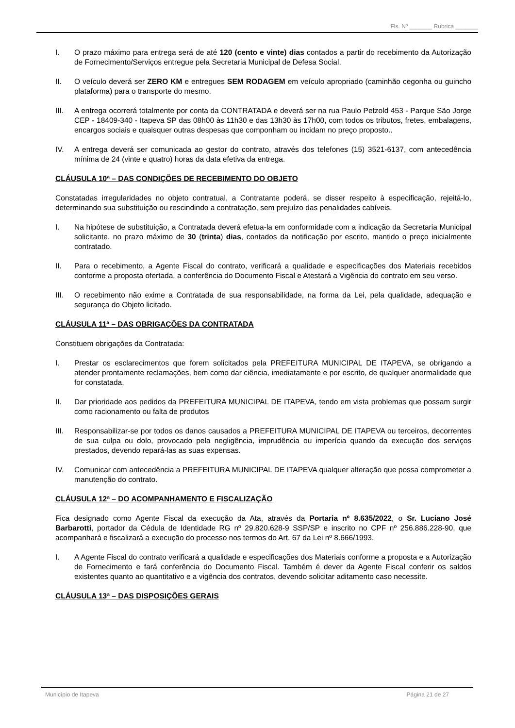Fls. Nº _______ Rubrica _______
I. O prazo máximo para entrega será de até 120 (cento e vinte) dias contados a partir do recebimento da Autorização de Fornecimento/Serviços entregue pela Secretaria Municipal de Defesa Social.
II. O veículo deverá ser ZERO KM e entregues SEM RODAGEM em veículo apropriado (caminhão cegonha ou guincho plataforma) para o transporte do mesmo.
III. A entrega ocorrerá totalmente por conta da CONTRATADA e deverá ser na rua Paulo Petzold 453 - Parque São Jorge CEP - 18409-340 - Itapeva SP das 08h00 às 11h30 e das 13h30 às 17h00, com todos os tributos, fretes, embalagens, encargos sociais e quaisquer outras despesas que componham ou incidam no preço proposto..
IV. A entrega deverá ser comunicada ao gestor do contrato, através dos telefones (15) 3521-6137, com antecedência mínima de 24 (vinte e quatro) horas da data efetiva da entrega.
CLÁUSULA 10ª – DAS CONDIÇÕES DE RECEBIMENTO DO OBJETO
Constatadas irregularidades no objeto contratual, a Contratante poderá, se disser respeito à especificação, rejeitá-lo, determinando sua substituição ou rescindindo a contratação, sem prejuízo das penalidades cabíveis.
I. Na hipótese de substituição, a Contratada deverá efetua-la em conformidade com a indicação da Secretaria Municipal solicitante, no prazo máximo de 30 (trinta) dias, contados da notificação por escrito, mantido o preço inicialmente contratado.
II. Para o recebimento, a Agente Fiscal do contrato, verificará a qualidade e especificações dos Materiais recebidos conforme a proposta ofertada, a conferência do Documento Fiscal e Atestará a Vigência do contrato em seu verso.
III. O recebimento não exime a Contratada de sua responsabilidade, na forma da Lei, pela qualidade, adequação e segurança do Objeto licitado.
CLÁUSULA 11ª – DAS OBRIGAÇÕES DA CONTRATADA
Constituem obrigações da Contratada:
I. Prestar os esclarecimentos que forem solicitados pela PREFEITURA MUNICIPAL DE ITAPEVA, se obrigando a atender prontamente reclamações, bem como dar ciência, imediatamente e por escrito, de qualquer anormalidade que for constatada.
II. Dar prioridade aos pedidos da PREFEITURA MUNICIPAL DE ITAPEVA, tendo em vista problemas que possam surgir como racionamento ou falta de produtos
III. Responsabilizar-se por todos os danos causados a PREFEITURA MUNICIPAL DE ITAPEVA ou terceiros, decorrentes de sua culpa ou dolo, provocado pela negligência, imprudência ou imperícia quando da execução dos serviços prestados, devendo repará-las as suas expensas.
IV. Comunicar com antecedência a PREFEITURA MUNICIPAL DE ITAPEVA qualquer alteração que possa comprometer a manutenção do contrato.
CLÁUSULA 12ª – DO ACOMPANHAMENTO E FISCALIZAÇÃO
Fica designado como Agente Fiscal da execução da Ata, através da Portaria nº 8.635/2022, o Sr. Luciano José Barbarotti, portador da Cédula de Identidade RG nº 29.820.628-9 SSP/SP e inscrito no CPF nº 256.886.228-90, que acompanhará e fiscalizará a execução do processo nos termos do Art. 67 da Lei nº 8.666/1993.
I. A Agente Fiscal do contrato verificará a qualidade e especificações dos Materiais conforme a proposta e a Autorização de Fornecimento e fará conferência do Documento Fiscal. Também é dever da Agente Fiscal conferir os saldos existentes quanto ao quantitativo e a vigência dos contratos, devendo solicitar aditamento caso necessite.
CLÁUSULA 13ª – DAS DISPOSIÇÕES GERAIS
Município de Itapeva Página 21 de 27